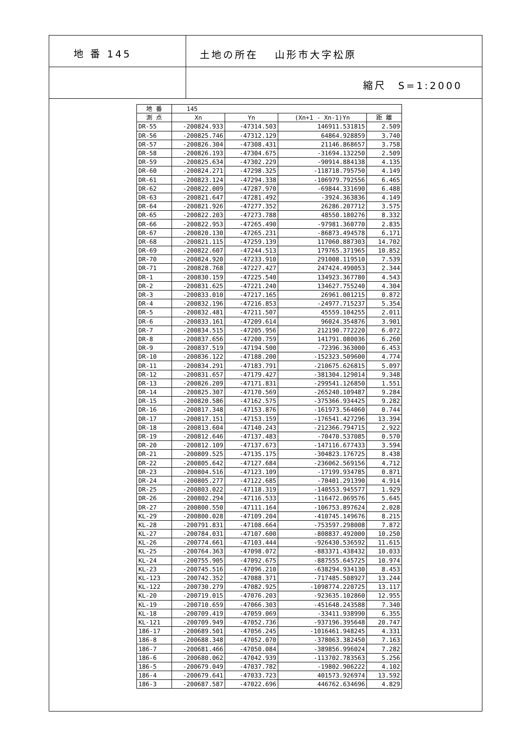地 番 145
土地の所在　 山形市大字松原
縮尺　S=1:2000
| 地 番 | 145 | | | |
| --- | --- | --- | --- | --- |
| 測 点 | Xn | Yn | (Xn+1 - Xn-1)Yn | 距 離 |
| DR-55 | -200824.933 | -47314.503 | 146911.531815 | 2.509 |
| DR-56 | -200825.746 | -47312.129 | 64864.928859 | 3.740 |
| DR-57 | -200826.304 | -47308.431 | 21146.868657 | 3.758 |
| DR-58 | -200826.193 | -47304.675 | -31694.132250 | 2.509 |
| DR-59 | -200825.634 | -47302.229 | -90914.884138 | 4.135 |
| DR-60 | -200824.271 | -47298.325 | -118718.795750 | 4.149 |
| DR-61 | -200823.124 | -47294.338 | -106979.792556 | 6.465 |
| DR-62 | -200822.009 | -47287.970 | -69844.331690 | 6.488 |
| DR-63 | -200821.647 | -47281.492 | -3924.363836 | 4.149 |
| DR-64 | -200821.926 | -47277.352 | 26286.207712 | 3.575 |
| DR-65 | -200822.203 | -47273.788 | 48550.180276 | 8.332 |
| DR-66 | -200822.953 | -47265.490 | -97981.360770 | 2.835 |
| DR-67 | -200820.130 | -47265.231 | -86873.494578 | 6.171 |
| DR-68 | -200821.115 | -47259.139 | 117060.887303 | 14.702 |
| DR-69 | -200822.607 | -47244.513 | 179765.371965 | 10.852 |
| DR-70 | -200824.920 | -47233.910 | 291008.119510 | 7.539 |
| DR-71 | -200828.768 | -47227.427 | 247424.490053 | 2.344 |
| DR-1 | -200830.159 | -47225.540 | 134923.367780 | 4.543 |
| DR-2 | -200831.625 | -47221.240 | 134627.755240 | 4.304 |
| DR-3 | -200833.010 | -47217.165 | 26961.001215 | 0.872 |
| DR-4 | -200832.196 | -47216.853 | -24977.715237 | 5.354 |
| DR-5 | -200832.481 | -47211.507 | 45559.104255 | 2.011 |
| DR-6 | -200833.161 | -47209.614 | 96024.354876 | 3.901 |
| DR-7 | -200834.515 | -47205.956 | 212190.772220 | 6.072 |
| DR-8 | -200837.656 | -47200.759 | 141791.080036 | 6.260 |
| DR-9 | -200837.519 | -47194.500 | -72396.363000 | 6.453 |
| DR-10 | -200836.122 | -47188.200 | -152323.509600 | 4.774 |
| DR-11 | -200834.291 | -47183.791 | -210675.626815 | 5.097 |
| DR-12 | -200831.657 | -47179.427 | -381304.129014 | 9.348 |
| DR-13 | -200826.209 | -47171.831 | -299541.126850 | 1.551 |
| DR-14 | -200825.307 | -47170.569 | -265240.109487 | 9.284 |
| DR-15 | -200820.586 | -47162.575 | -375366.934425 | 9.282 |
| DR-16 | -200817.348 | -47153.876 | -161973.564060 | 0.744 |
| DR-17 | -200817.151 | -47153.159 | -176541.427296 | 13.394 |
| DR-18 | -200813.604 | -47140.243 | -212366.794715 | 2.922 |
| DR-19 | -200812.646 | -47137.483 | -70470.537085 | 0.570 |
| DR-20 | -200812.109 | -47137.673 | -147116.677433 | 3.594 |
| DR-21 | -200809.525 | -47135.175 | -304823.176725 | 8.438 |
| DR-22 | -200805.642 | -47127.684 | -236062.569156 | 4.712 |
| DR-23 | -200804.516 | -47123.109 | -17199.934785 | 0.871 |
| DR-24 | -200805.277 | -47122.685 | -70401.291390 | 4.914 |
| DR-25 | -200803.022 | -47118.319 | -140553.945577 | 1.929 |
| DR-26 | -200802.294 | -47116.533 | -116472.069576 | 5.645 |
| DR-27 | -200800.550 | -47111.164 | -106753.897624 | 2.028 |
| KL-29 | -200800.028 | -47109.204 | -410745.149676 | 8.215 |
| KL-28 | -200791.831 | -47108.664 | -753597.298008 | 7.872 |
| KL-27 | -200784.031 | -47107.600 | -808837.492000 | 10.250 |
| KL-26 | -200774.661 | -47103.444 | -926430.536592 | 11.615 |
| KL-25 | -200764.363 | -47098.072 | -883371.438432 | 10.033 |
| KL-24 | -200755.905 | -47092.675 | -887555.645725 | 10.974 |
| KL-23 | -200745.516 | -47096.210 | -638294.934130 | 8.453 |
| KL-123 | -200742.352 | -47088.371 | -717485.508927 | 13.244 |
| KL-122 | -200730.279 | -47082.925 | -1098774.220725 | 13.117 |
| KL-20 | -200719.015 | -47076.203 | -923635.102860 | 12.955 |
| KL-19 | -200710.659 | -47066.303 | -451648.243588 | 7.340 |
| KL-18 | -200709.419 | -47059.069 | -33411.938990 | 6.355 |
| KL-121 | -200709.949 | -47052.736 | -937196.395648 | 20.747 |
| 186-17 | -200689.501 | -47056.245 | -1016461.948245 | 4.331 |
| 186-8 | -200688.348 | -47052.070 | -378063.382450 | 7.163 |
| 186-7 | -200681.466 | -47050.084 | -389856.996024 | 7.282 |
| 186-6 | -200680.062 | -47042.939 | -113702.783563 | 5.256 |
| 186-5 | -200679.049 | -47037.782 | -19802.906222 | 4.102 |
| 186-4 | -200679.641 | -47033.723 | 401573.926974 | 13.592 |
| 186-3 | -200687.587 | -47022.696 | 446762.634696 | 4.829 |